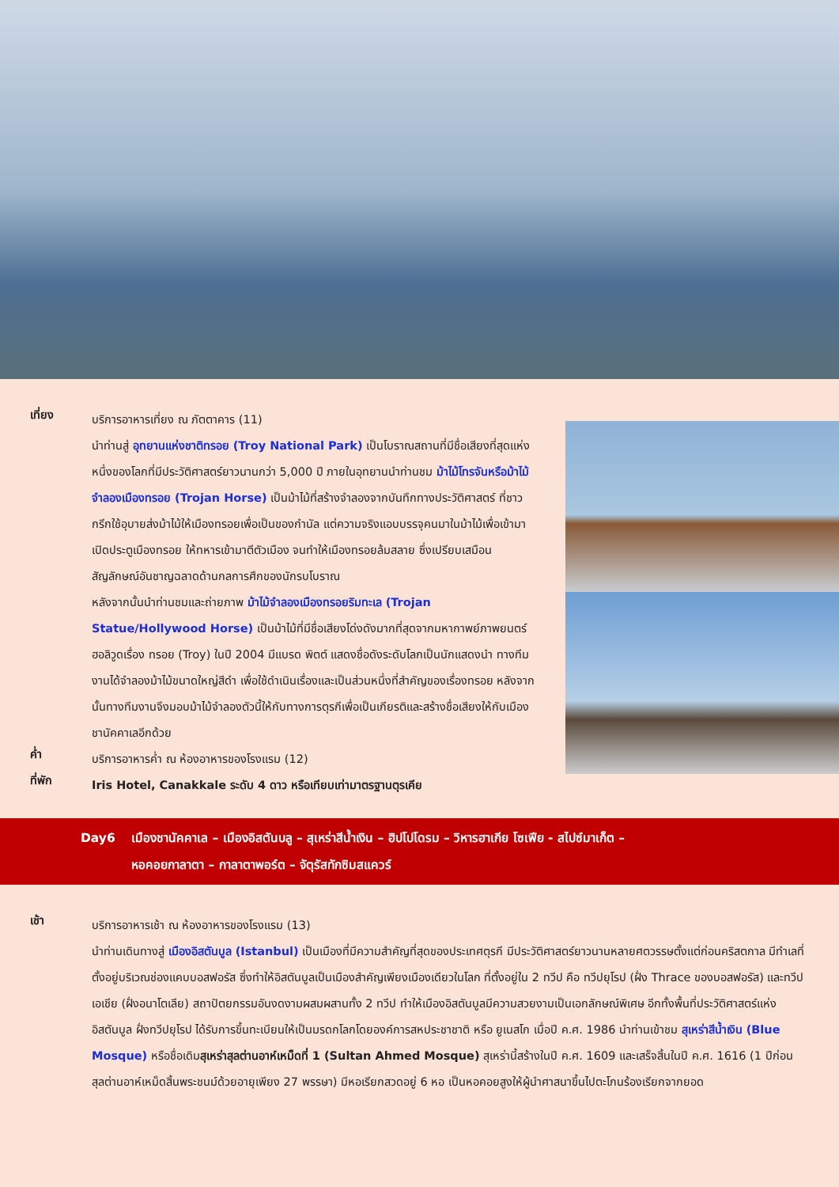เที่ยง
บริการอาหารเที่ยง ณ ภัตตาคาร (11)
นำท่านสู่ อุทยานแห่งชาติทรอย (Troy National Park) เป็นโบราณสถานที่มีชื่อเสียงที่สุดแห่งหนึ่งของโลกที่มีประวัติศาสตร์ยาวนานกว่า 5,000 ปี ภายในอุทยานนำท่านชม ม้าไม้โทรจันหรือม้าไม้จำลองเมืองทรอย (Trojan Horse) เป็นม้าไม้ที่สร้างจำลองจากบันทึกทางประวัติศาสตร์ ที่ชาวกรีกใช้อุบายส่งม้าไม้ให้เมืองทรอยเพื่อเป็นของกำนัล แต่ความจริงแอบบรรจุคนมาในม้าไม้เพื่อเข้ามาเปิดประตูเมืองทรอย ให้ทหารเข้ามาตีตัวเมือง จนทำให้เมืองทรอยล้มสลาย ซึ่งเปรียบเสมือนสัญลักษณ์อันชาญฉลาดด้านกลการศึกของนักรบโบราณ
หลังจากนั้นนำท่านชมและถ่ายภาพ ม้าไม้จำลองเมืองทรอยริมทะเล (Trojan Statue/Hollywood Horse) เป็นม้าไม้ที่มีชื่อเสียงโด่งดังมากที่สุดจากมหากาพย์ภาพยนตร์ฮอลิวูดเรื่อง ทรอย (Troy) ในปี 2004 มีแบรด พิตต์ แสดงชื่อดังระดับโลกเป็นนักแสดงนำ ทางทีมงานได้จำลองม้าไม้ขนาดใหญ่สีดำ เพื่อใช้ดำเนินเรื่องและเป็นส่วนหนึ่งที่สำคัญของเรื่องทรอย หลังจากนั้นทางทีมงานจึงมอบม้าไม้จำลองตัวนี้ให้กับทางการตุรกีเพื่อเป็นเกียรติและสร้างชื่อเสียงให้กับเมืองชานัคคาเลอีกด้วย
ค่ำ
บริการอาหารค่ำ ณ ห้องอาหารของโรงแรม (12)
ที่พัก
Iris Hotel, Canakkale ระดับ 4 ดาว หรือเทียบเท่ามาตรฐานตุรเคีย
Day6 เมืองชานัคคาเล – เมืองอิสตันบลู – สุเหร่าสีน้ำเงิน – ฮิปโปโดรม – วิหารฮาเกีย โซเฟีย - สไปซ์มาเก็ต –
หอคอยกาลาตา – กาลาตาพอร์ต – จัตุรัสทักซิมสแควร์
เช้า
บริการอาหารเช้า ณ ห้องอาหารของโรงแรม (13)
นำท่านเดินทางสู่ เมืองอิสตันบูล (Istanbul) เป็นเมืองที่มีความสำคัญที่สุดของประเทศตุรกี มีประวัติศาสตร์ยาวนานหลายศตวรรษตั้งแต่ก่อนคริสตกาล มีทำเลที่ตั้งอยู่บริเวณช่องแคบบอสฟอรัส ซึ่งทำให้อิสตันบูลเป็นเมืองสำคัญเพียงเมืองเดียวในโลก ที่ตั้งอยู่ใน 2 ทวีป คือ ทวีปยุโรป (ฝั่ง Thrace ของบอสฟอรัส) และทวีปเอเชีย (ฝั่งอนาโตเลีย) สถาปัตยกรรมอันงดงามผสมผสานทั้ง 2 ทวีป ทำให้เมืองอิสตันบูลมีความสวยงามเป็นเอกลักษณ์พิเศษ อีกทั้งพื้นที่ประวัติศาสตร์แห่งอิสตันบูล ฝั่งทวีปยุโรป ได้รับการขึ้นทะเบียนให้เป็นมรดกโลกโดยองค์การสหประชาชาติ หรือ ยูเนสโก เมื่อปี ค.ศ. 1986 นำท่านเข้าชม สุเหร่าสีน้ำเงิน (Blue Mosque) หรือชื่อเดิมสุเหร่าสุลต่านอาห์เหม็ดที่ 1 (Sultan Ahmed Mosque) สุเหร่านี้สร้างในปี ค.ศ. 1609 และเสร็จสิ้นในปี ค.ศ. 1616 (1 ปีก่อนสุลต่านอาห์เหม็ดสิ้นพระชนม์ด้วยอายุเพียง 27 พรรษา) มีหอเรียกสวดอยู่ 6 หอ เป็นหอคอยสูงให้ผู้นำศาสนาขึ้นไปตะโกนร้องเรียกจากยอด